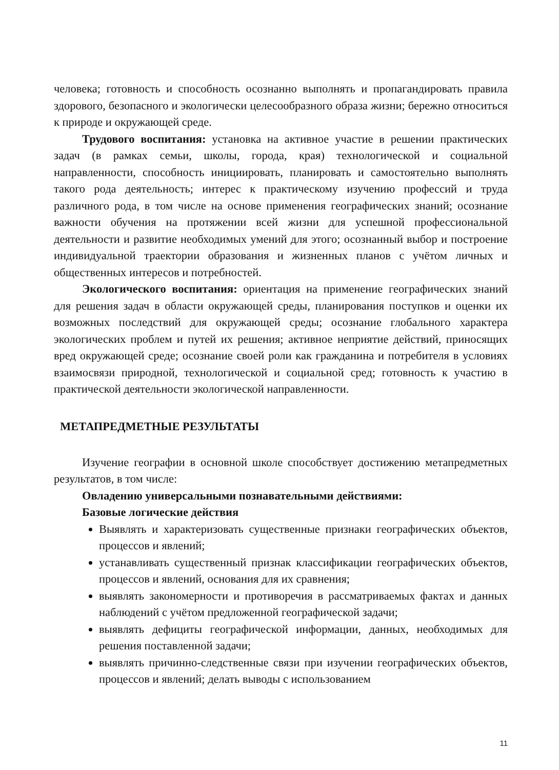человека; готовность и способность осознанно выполнять и пропагандировать правила здорового, безопасного и экологически целесообразного образа жизни; бережно относиться к природе и окружающей среде.
Трудового воспитания: установка на активное участие в решении практических задач (в рамках семьи, школы, города, края) технологической и социальной направленности, способность инициировать, планировать и самостоятельно выполнять такого рода деятельность; интерес к практическому изучению профессий и труда различного рода, в том числе на основе применения географических знаний; осознание важности обучения на протяжении всей жизни для успешной профессиональной деятельности и развитие необходимых умений для этого; осознанный выбор и построение индивидуальной траектории образования и жизненных планов с учётом личных и общественных интересов и потребностей.
Экологического воспитания: ориентация на применение географических знаний для решения задач в области окружающей среды, планирования поступков и оценки их возможных последствий для окружающей среды; осознание глобального характера экологических проблем и путей их решения; активное неприятие действий, приносящих вред окружающей среде; осознание своей роли как гражданина и потребителя в условиях взаимосвязи природной, технологической и социальной сред; готовность к участию в практической деятельности экологической направленности.
МЕТАПРЕДМЕТНЫЕ РЕЗУЛЬТАТЫ
Изучение географии в основной школе способствует достижению метапредметных результатов, в том числе:
Овладению универсальными познавательными действиями:
Базовые логические действия
Выявлять и характеризовать существенные признаки географических объектов, процессов и явлений;
устанавливать существенный признак классификации географических объектов, процессов и явлений, основания для их сравнения;
выявлять закономерности и противоречия в рассматриваемых фактах и данных наблюдений с учётом предложенной географической задачи;
выявлять дефициты географической информации, данных, необходимых для решения поставленной задачи;
выявлять причинно-следственные связи при изучении географических объектов, процессов и явлений; делать выводы с использованием
11